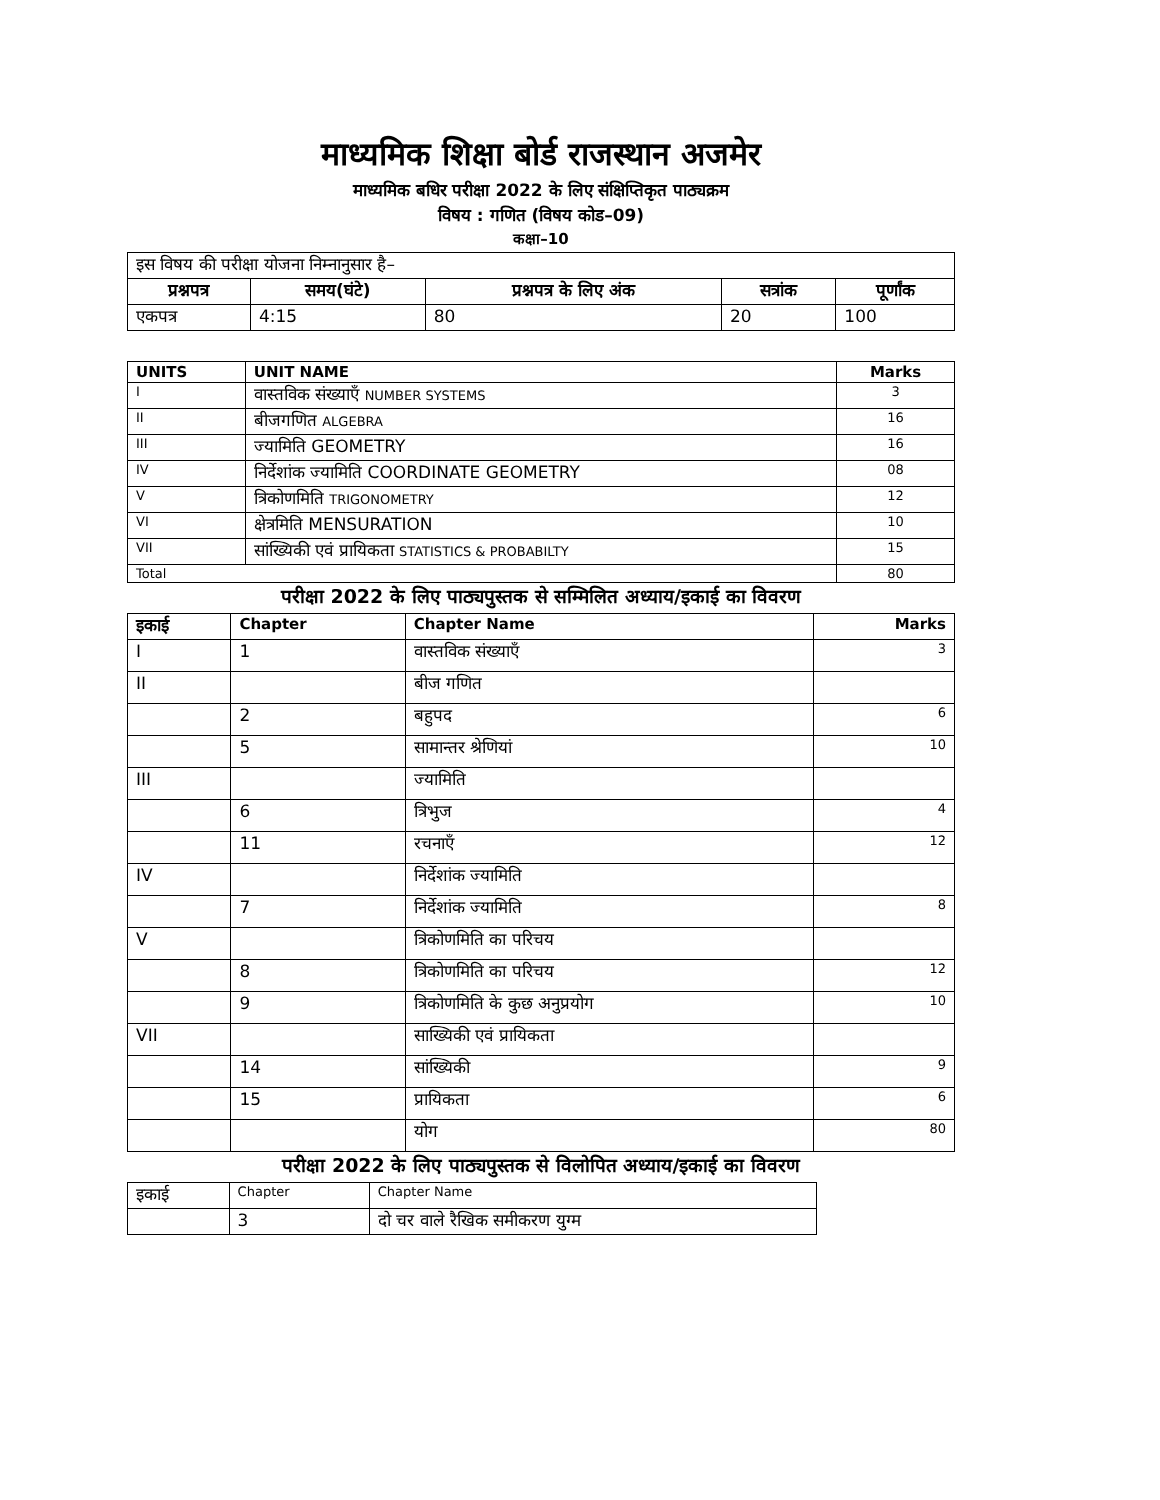माध्यमिक शिक्षा बोर्ड राजस्थान अजमेर
माध्यमिक बधिर परीक्षा 2022 के लिए संक्षिप्तिकृत पाठ्यक्रम
विषय : गणित (विषय कोड–09)
कक्षा–10
| इस विषय की परीक्षा योजना निम्नानुसार है– | | | | |
| प्रश्नपत्र | समय(घंटे) | प्रश्नपत्र के लिए अंक | सत्रांक | पूर्णांक |
| एकपत्र | 4:15 | 80 | 20 | 100 |
| UNITS | UNIT NAME | Marks |
| --- | --- | --- |
| I | वास्तविक संख्याएँ NUMBER SYSTEMS | 3 |
| II | बीजगणित ALGEBRA | 16 |
| III | ज्यामिति GEOMETRY | 16 |
| IV | निर्देशांक ज्यामिति COORDINATE GEOMETRY | 08 |
| V | त्रिकोणमिति TRIGONOMETRY | 12 |
| VI | क्षेत्रमिति MENSURATION | 10 |
| VII | सांख्यिकी एवं प्रायिकता STATISTICS & PROBABILTY | 15 |
| Total | | 80 |
परीक्षा 2022 के लिए पाठ्यपुस्तक से सम्मिलित अध्याय/इकाई का विवरण
| इकाई | Chapter | Chapter Name | Marks |
| --- | --- | --- | --- |
| I | 1 | वास्तविक संख्याएँ | 3 |
| II | | बीज गणित | |
| | 2 | बहुपद | 6 |
| | 5 | सामान्तर श्रेणियां | 10 |
| III | | ज्यामिति | |
| | 6 | त्रिभुज | 4 |
| | 11 | रचनाएँ | 12 |
| IV | | निर्देशांक ज्यामिति | |
| | 7 | निर्देशांक ज्यामिति | 8 |
| V | | त्रिकोणमिति का परिचय | |
| | 8 | त्रिकोणमिति का परिचय | 12 |
| | 9 | त्रिकोणमिति के कुछ अनुप्रयोग | 10 |
| VII | | साख्यिकी एवं प्रायिकता | |
| | 14 | सांख्यिकी | 9 |
| | 15 | प्रायिकता | 6 |
| | | योग | 80 |
परीक्षा 2022 के लिए पाठ्यपुस्तक से विलोपित अध्याय/इकाई का विवरण
| इकाई | Chapter | Chapter Name |
| | 3 | दो चर वाले रैखिक समीकरण युग्म |